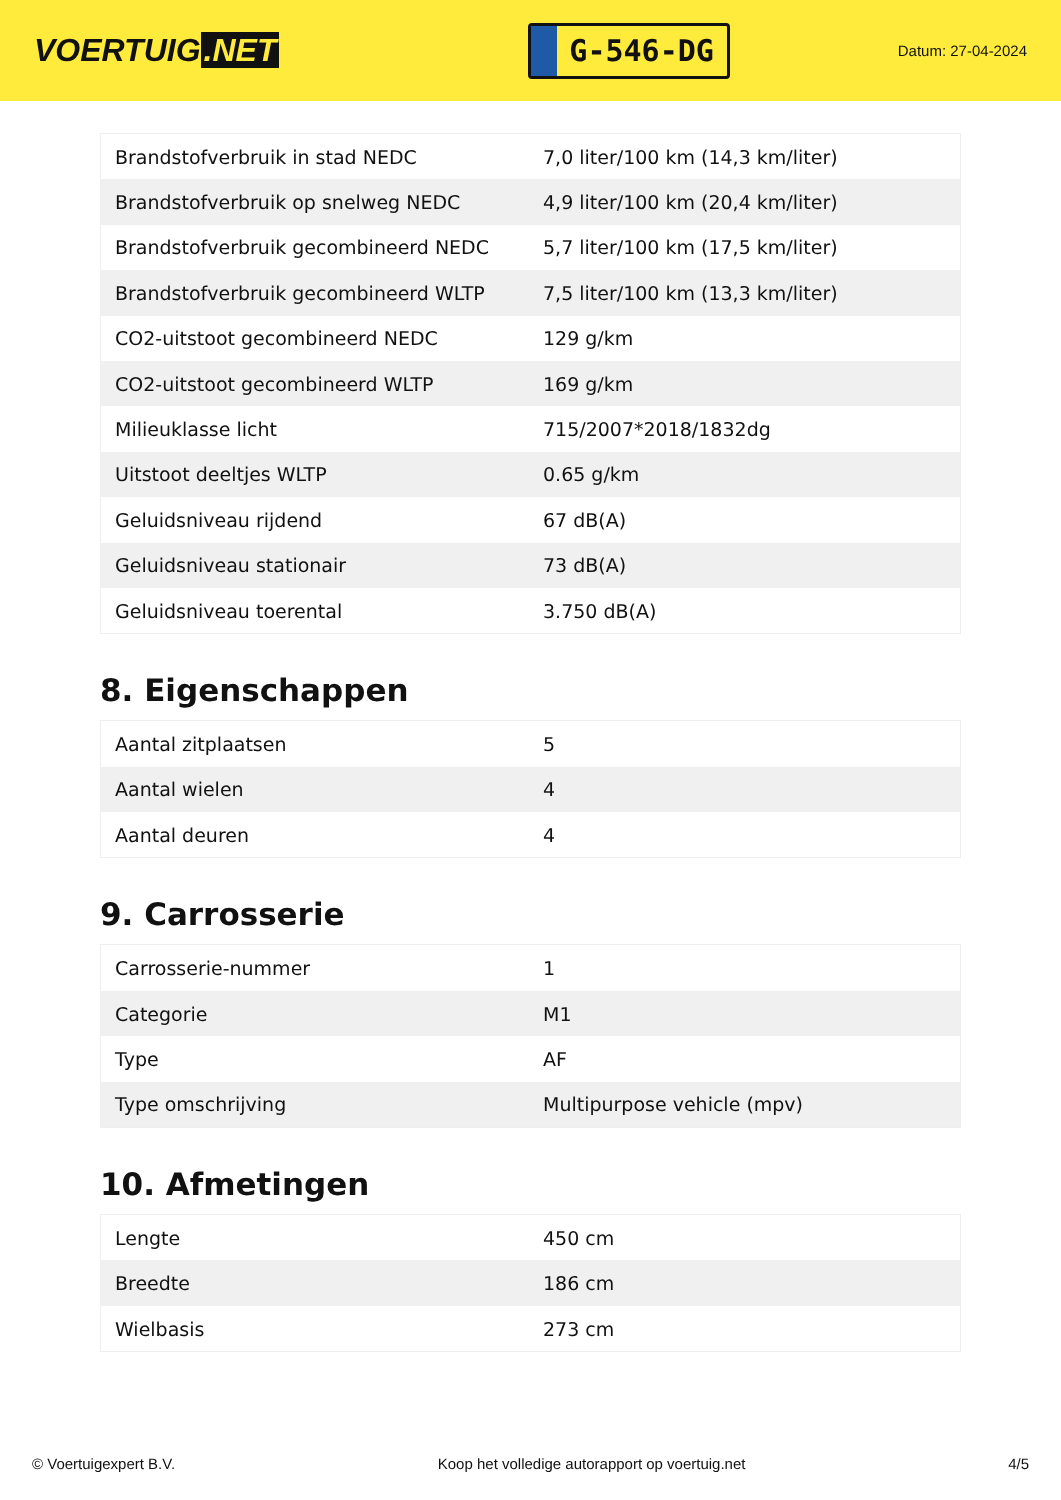VOERTUIG.NET
G-546-DG
Datum: 27-04-2024
| Brandstofverbruik in stad NEDC | 7,0 liter/100 km (14,3 km/liter) |
| Brandstofverbruik op snelweg NEDC | 4,9 liter/100 km (20,4 km/liter) |
| Brandstofverbruik gecombineerd NEDC | 5,7 liter/100 km (17,5 km/liter) |
| Brandstofverbruik gecombineerd WLTP | 7,5 liter/100 km (13,3 km/liter) |
| CO2-uitstoot gecombineerd NEDC | 129 g/km |
| CO2-uitstoot gecombineerd WLTP | 169 g/km |
| Milieuklasse licht | 715/2007*2018/1832dg |
| Uitstoot deeltjes WLTP | 0.65 g/km |
| Geluidsniveau rijdend | 67 dB(A) |
| Geluidsniveau stationair | 73 dB(A) |
| Geluidsniveau toerental | 3.750 dB(A) |
8. Eigenschappen
| Aantal zitplaatsen | 5 |
| Aantal wielen | 4 |
| Aantal deuren | 4 |
9. Carrosserie
| Carrosserie-nummer | 1 |
| Categorie | M1 |
| Type | AF |
| Type omschrijving | Multipurpose vehicle (mpv) |
10. Afmetingen
| Lengte | 450 cm |
| Breedte | 186 cm |
| Wielbasis | 273 cm |
© Voertuigexpert B.V. Koop het volledige autorapport op voertuig.net 4/5